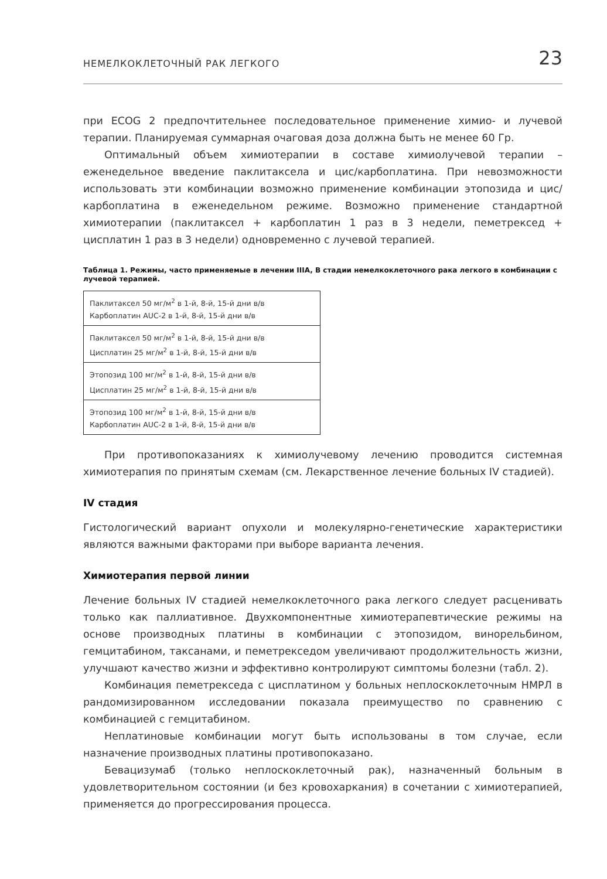НЕМЕЛКОКЛЕТОЧНЫЙ РАК ЛЕГКОГО 23
при ECOG 2 предпочтительнее последовательное применение химио- и лучевой терапии. Планируемая суммарная очаговая доза должна быть не менее 60 Гр.
Оптимальный объем химиотерапии в составе химиолучевой терапии – еженедельное введение паклитаксела и цис/карбоплатина. При невозможности использовать эти комбинации возможно применение комбинации этопозида и цис/карбоплатина в еженедельном режиме. Возможно применение стандартной химиотерапии (паклитаксел + карбоплатин 1 раз в 3 недели, пеметрексед + цисплатин 1 раз в 3 недели) одновременно с лучевой терапией.
Таблица 1. Режимы, часто применяемые в лечении IIIA, B стадии немелкоклеточного рака легкого в комбинации с лучевой терапией.
| Паклитаксел 50 мг/м<sup>2</sup> в 1-й, 8-й, 15-й дни в/в Карбоплатин AUC-2 в 1-й, 8-й, 15-й дни в/в |
| Паклитаксел 50 мг/м<sup>2</sup> в 1-й, 8-й, 15-й дни в/в Цисплатин 25 мг/м<sup>2</sup> в 1-й, 8-й, 15-й дни в/в |
| Этопозид 100 мг/м<sup>2</sup> в 1-й, 8-й, 15-й дни в/в Цисплатин 25 мг/м<sup>2</sup> в 1-й, 8-й, 15-й дни в/в |
| Этопозид 100 мг/м<sup>2</sup> в 1-й, 8-й, 15-й дни в/в Карбоплатин AUC-2 в 1-й, 8-й, 15-й дни в/в |
При противопоказаниях к химиолучевому лечению проводится системная химиотерапия по принятым схемам (см. Лекарственное лечение больных IV стадией).
IV стадия
Гистологический вариант опухоли и молекулярно-генетические характеристики являются важными факторами при выборе варианта лечения.
Химиотерапия первой линии
Лечение больных IV стадией немелкоклеточного рака легкого следует расценивать только как паллиативное. Двухкомпонентные химиотерапевтические режимы на основе производных платины в комбинации с этопозидом, винорельбином, гемцитабином, таксанами, и пеметрекседом увеличивают продолжительность жизни, улучшают качество жизни и эффективно контролируют симптомы болезни (табл. 2).
Комбинация пеметрекседа с цисплатином у больных неплоскоклеточным НМРЛ в рандомизированном исследовании показала преимущество по сравнению с комбинацией с гемцитабином.
Неплатиновые комбинации могут быть использованы в том случае, если назначение производных платины противопоказано.
Бевацизумаб (только неплоскоклеточный рак), назначенный больным в удовлетворительном состоянии (и без кровохаркания) в сочетании с химиотерапией, применяется до прогрессирования процесса.